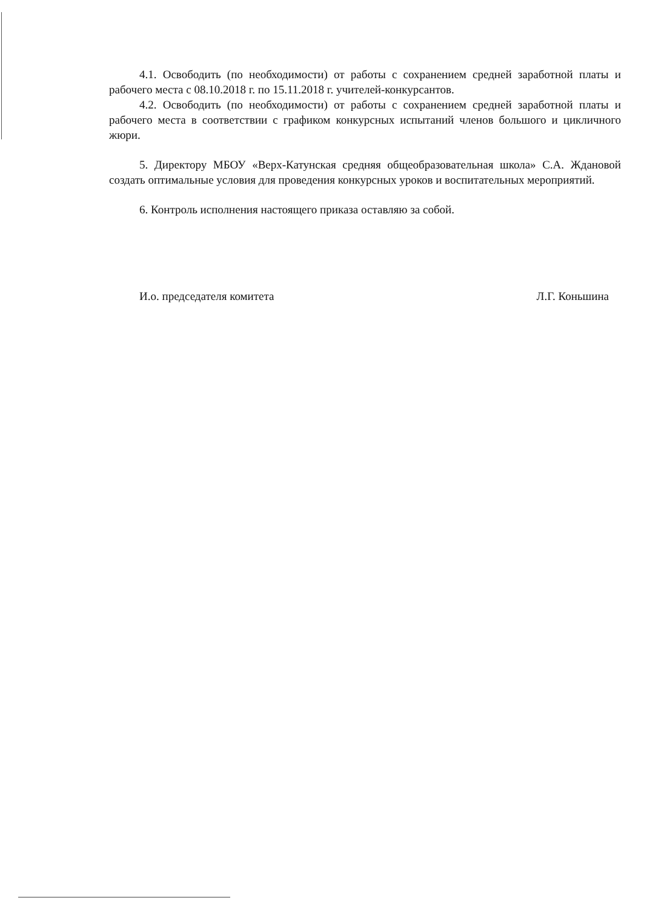4.1. Освободить (по необходимости) от работы с сохранением средней заработной платы и рабочего места с 08.10.2018 г. по 15.11.2018 г. учителей-конкурсантов.
4.2. Освободить (по необходимости) от работы с сохранением средней заработной платы и рабочего места в соответствии с графиком конкурсных испытаний членов большого и цикличного жюри.
5. Директору МБОУ «Верх-Катунская средняя общеобразовательная школа» С.А. Ждановой создать оптимальные условия для проведения конкурсных уроков и воспитательных мероприятий.
6. Контроль исполнения настоящего приказа оставляю за собой.
И.о. председателя комитета Л.Г. Коньшина